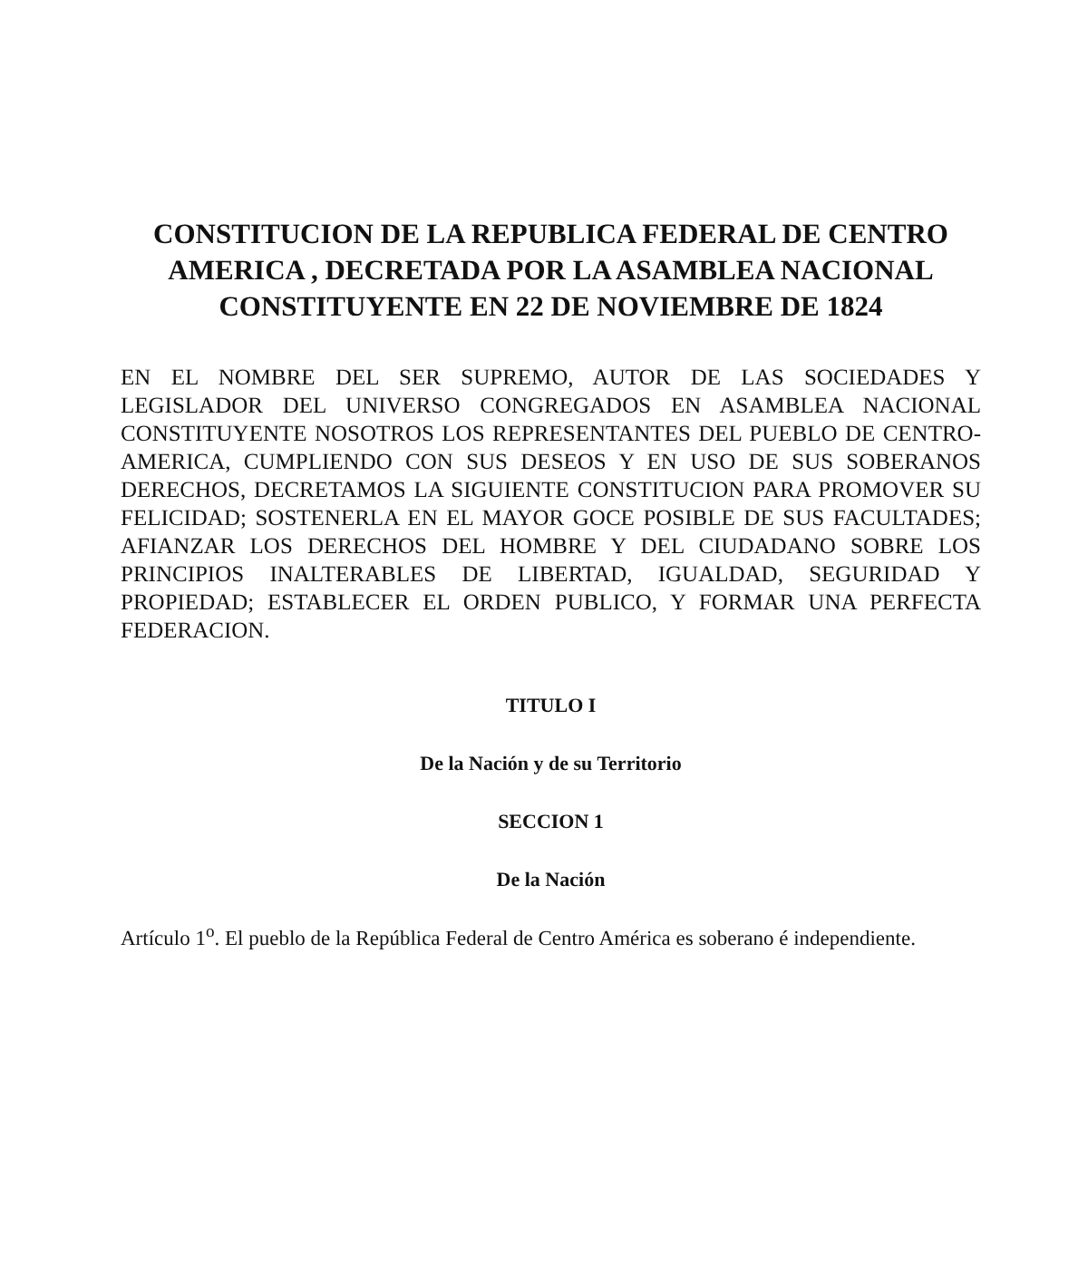CONSTITUCION DE LA REPUBLICA FEDERAL DE CENTRO AMERICA , DECRETADA POR LA ASAMBLEA NACIONAL CONSTITUYENTE EN 22 DE NOVIEMBRE DE 1824
EN EL NOMBRE DEL SER SUPREMO, AUTOR DE LAS SOCIEDADES Y LEGISLADOR DEL UNIVERSO CONGREGADOS EN ASAMBLEA NACIONAL CONSTITUYENTE NOSOTROS LOS REPRESENTANTES DEL PUEBLO DE CENTRO-AMERICA, CUMPLIENDO CON SUS DESEOS Y EN USO DE SUS SOBERANOS DERECHOS, DECRETAMOS LA SIGUIENTE CONSTITUCION PARA PROMOVER SU FELICIDAD; SOSTENERLA EN EL MAYOR GOCE POSIBLE DE SUS FACULTADES; AFIANZAR LOS DERECHOS DEL HOMBRE Y DEL CIUDADANO SOBRE LOS PRINCIPIOS INALTERABLES DE LIBERTAD, IGUALDAD, SEGURIDAD Y PROPIEDAD; ESTABLECER EL ORDEN PUBLICO, Y FORMAR UNA PERFECTA FEDERACION.
TITULO I
De la Nación y de su Territorio
SECCION 1
De la Nación
Artículo 1<sup>o</sup>. El pueblo de la República Federal de Centro América es soberano é independiente.